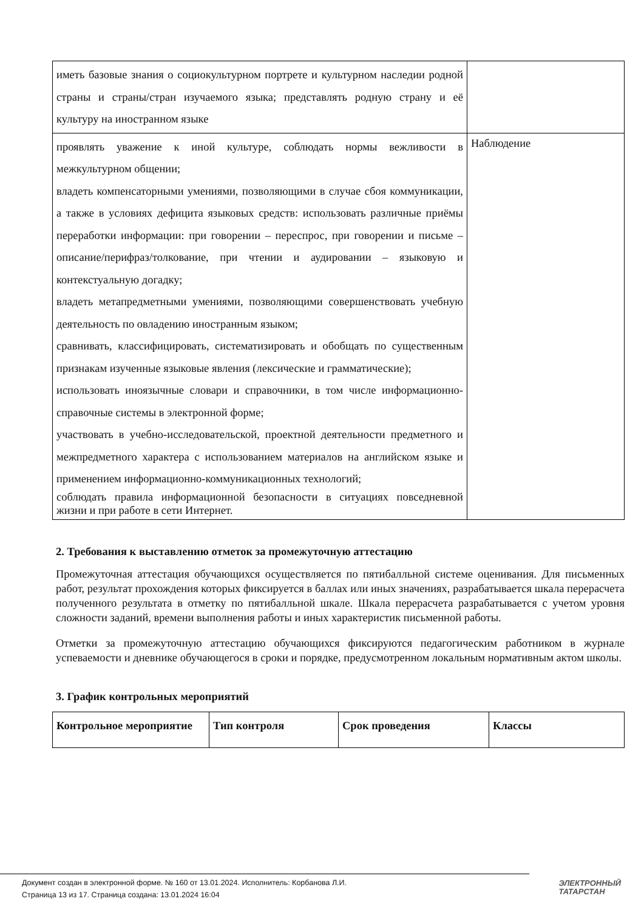| иметь базовые знания о социокультурном портрете и культурном наследии родной страны и страны/стран изучаемого языка; представлять родную страну и её культуру на иностранном языке | |
| проявлять уважение к иной культуре, соблюдать нормы вежливости в межкультурном общении; владеть компенсаторными умениями, позволяющими в случае сбоя коммуникации, а также в условиях дефицита языковых средств: использовать различные приёмы переработки информации: при говорении – переспрос, при говорении и письме – описание/перифраз/толкование, при чтении и аудировании – языковую и контекстуальную догадку; владеть метапредметными умениями, позволяющими совершенствовать учебную деятельность по овладению иностранным языком; сравнивать, классифицировать, систематизировать и обобщать по существенным признакам изученные языковые явления (лексические и грамматические); использовать иноязычные словари и справочники, в том числе информационно-справочные системы в электронной форме; участвовать в учебно-исследовательской, проектной деятельности предметного и межпредметного характера с использованием материалов на английском языке и применением информационно-коммуникационных технологий; соблюдать правила информационной безопасности в ситуациях повседневной жизни и при работе в сети Интернет. | Наблюдение |
2. Требования к выставлению отметок за промежуточную аттестацию
Промежуточная аттестация обучающихся осуществляется по пятибалльной системе оценивания. Для письменных работ, результат прохождения которых фиксируется в баллах или иных значениях, разрабатывается шкала перерасчета полученного результата в отметку по пятибалльной шкале. Шкала перерасчета разрабатывается с учетом уровня сложности заданий, времени выполнения работы и иных характеристик письменной работы.
Отметки за промежуточную аттестацию обучающихся фиксируются педагогическим работником в журнале успеваемости и дневнике обучающегося в сроки и порядке, предусмотренном локальным нормативным актом школы.
3. График контрольных мероприятий
| Контрольное мероприятие | Тип контроля | Срок проведения | Классы |
| --- | --- | --- | --- |
Документ создан в электронной форме. № 160 от 13.01.2024. Исполнитель: Корбанова Л.И.
Страница 13 из 17. Страница создана: 13.01.2024 16:04
ЭЛЕКТРОННЫЙ
ТАТАРСТАН